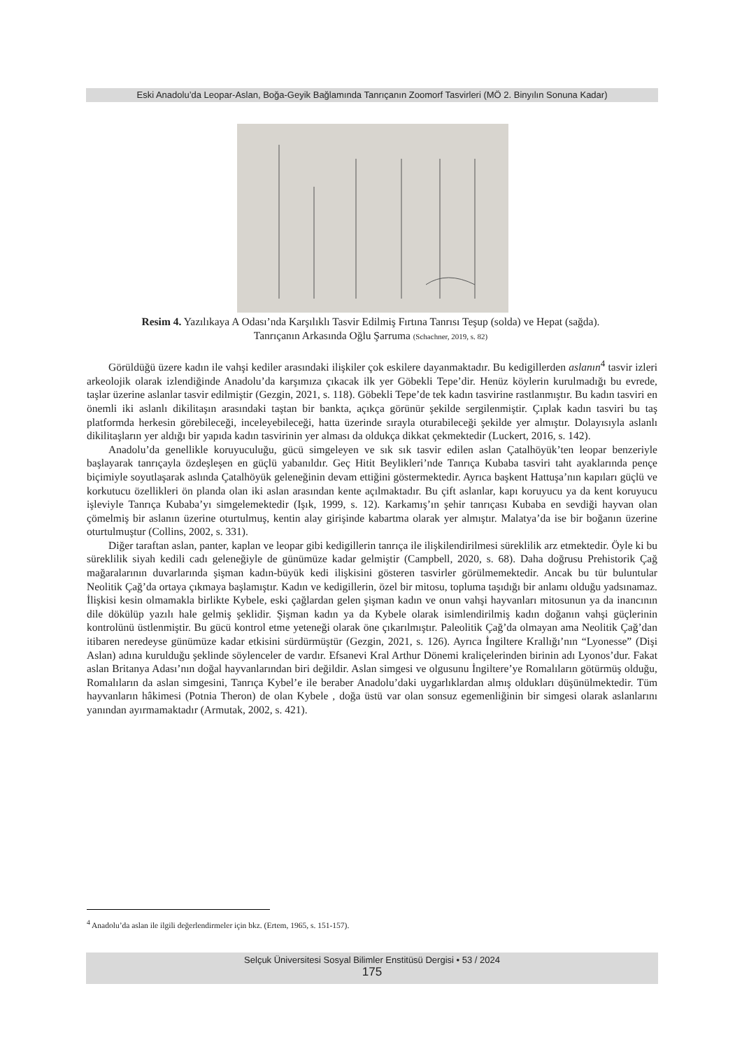Eski Anadolu’da Leopar-Aslan, Boğa-Geyik Bağlamında Tanrıçanın Zoomorf Tasvirleri (MÖ 2. Binyılın Sonuna Kadar)
Resim 4. Yazılıkaya A Odası’nda Karşılıklı Tasvir Edilmiş Fırtına Tanrısı Teşup (solda) ve Hepat (sağda).
Tanrıçanın Arkasında Oğlu Şarruma (Schachner, 2019, s. 82)
Görüldüğü üzere kadın ile vahşi kediler arasındaki ilişkiler çok eskilere dayanmaktadır. Bu kedigillerden aslanın<sup>4</sup> tasvir izleri arkeolojik olarak izlendiğinde Anadolu’da karşımıza çıkacak ilk yer Göbekli Tepe’dir. Henüz köylerin kurulmadığı bu evrede, taşlar üzerine aslanlar tasvir edilmiştir (Gezgin, 2021, s. 118). Göbekli Tepe’de tek kadın tasvirine rastlanmıştır. Bu kadın tasviri en önemli iki aslanlı dikilitaşın arasındaki taştan bir bankta, açıkça görünür şekilde sergilenmiştir. Çıplak kadın tasviri bu taş platformda herkesin görebileceği, inceleyebileceği, hatta üzerinde sırayla oturabileceği şekilde yer almıştır. Dolayısıyla aslanlı dikilitaşların yer aldığı bir yapıda kadın tasvirinin yer alması da oldukça dikkat çekmektedir (Luckert, 2016, s. 142).
Anadolu’da genellikle koruyuculuğu, gücü simgeleyen ve sık sık tasvir edilen aslan Çatalhöyük’ten leopar benzeriyle başlayarak tanrıçayla özdeşleşen en güçlü yabanıldır. Geç Hitit Beylikleri’nde Tanrıça Kubaba tasviri taht ayaklarında pençe biçimiyle soyutlaşarak aslında Çatalhöyük geleneğinin devam ettiğini göstermektedir. Ayrıca başkent Hattuşa’nın kapıları güçlü ve korkutucu özellikleri ön planda olan iki aslan arasından kente açılmaktadır. Bu çift aslanlar, kapı koruyucu ya da kent koruyucu işleviyle Tanrıça Kubaba’yı simgelemektedir (Işık, 1999, s. 12). Karkamış’ın şehir tanrıçası Kubaba en sevdiği hayvan olan çömelmiş bir aslanın üzerine oturtulmuş, kentin alay girişinde kabartma olarak yer almıştır. Malatya’da ise bir boğanın üzerine oturtulmuştur (Collins, 2002, s. 331).
Diğer taraftan aslan, panter, kaplan ve leopar gibi kedigillerin tanrıça ile ilişkilendirilmesi süreklilik arz etmektedir. Öyle ki bu süreklilik siyah kedili cadı geleneğiyle de günümüze kadar gelmiştir (Campbell, 2020, s. 68). Daha doğrusu Prehistorik Çağ mağaralarının duvarlarında şişman kadın-büyük kedi ilişkisini gösteren tasvirler görülmemektedir. Ancak bu tür buluntular Neolitik Çağ’da ortaya çıkmaya başlamıştır. Kadın ve kedigillerin, özel bir mitosu, topluma taşıdığı bir anlamı olduğu yadsınamaz. İlişkisi kesin olmamakla birlikte Kybele, eski çağlardan gelen şişman kadın ve onun vahşi hayvanları mitosunun ya da inancının dile dökülüp yazılı hale gelmiş şeklidir. Şişman kadın ya da Kybele olarak isimlendirilmiş kadın doğanın vahşi güçlerinin kontrolünü üstlenmiştir. Bu gücü kontrol etme yeteneği olarak öne çıkarılmıştır. Paleolitik Çağ’da olmayan ama Neolitik Çağ’dan itibaren neredeyse günümüze kadar etkisini sürdürmüştür (Gezgin, 2021, s. 126). Ayrıca İngiltere Krallığı’nın “Lyonesse” (Dişi Aslan) adına kurulduğu şeklinde söylenceler de vardır. Efsanevi Kral Arthur Dönemi kraliçelerinden birinin adı Lyonos’dur. Fakat aslan Britanya Adası’nın doğal hayvanlarından biri değildir. Aslan simgesi ve olgusunu İngiltere’ye Romalıların götürmüş olduğu, Romalıların da aslan simgesini, Tanrıça Kybel’e ile beraber Anadolu’daki uygarlıklardan almış oldukları düşünülmektedir. Tüm hayvanların hâkimesi (Potnia Theron) de olan Kybele , doğa üstü var olan sonsuz egemenliğinin bir simgesi olarak aslanlarını yanından ayırmamaktadır (Armutak, 2002, s. 421).
<sup>4</sup> Anadolu’da aslan ile ilgili değerlendirmeler için bkz. (Ertem, 1965, s. 151-157).
Selçuk Üniversitesi Sosyal Bilimler Enstitüsü Dergisi • 53 / 2024
175